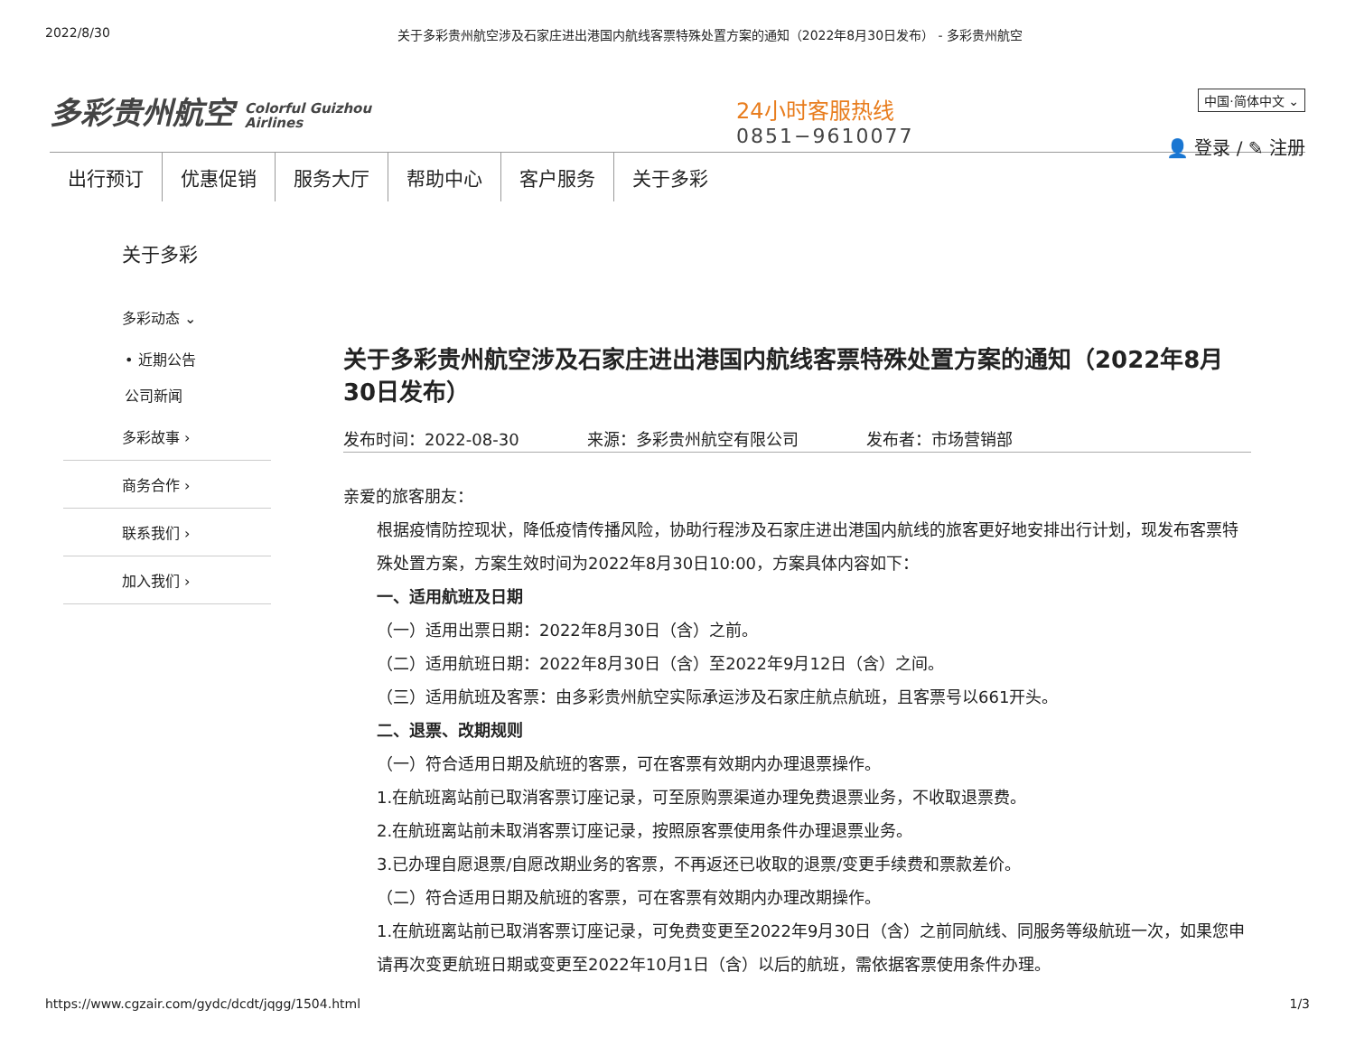2022/8/30 关于多彩贵州航空涉及石家庄进出港国内航线客票特殊处置方案的通知（2022年8月30日发布） - 多彩贵州航空
多彩贵州航空 Colorful Guizhou
Airlines
24小时客服热线
0851−9610077
中国·简体中文 ⌄
👤 登录 / ✎ 注册
出行预订 优惠促销 服务大厅 帮助中心 客户服务 关于多彩
关于多彩
多彩动态 ⌄
• 近期公告
公司新闻
多彩故事 ›
商务合作 ›
联系我们 ›
加入我们 ›
关于多彩贵州航空涉及石家庄进出港国内航线客票特殊处置方案的通知（2022年8月30日发布）
发布时间：2022-08-30 来源：多彩贵州航空有限公司 发布者：市场营销部
亲爱的旅客朋友：
根据疫情防控现状，降低疫情传播风险，协助行程涉及石家庄进出港国内航线的旅客更好地安排出行计划，现发布客票特殊处置方案，方案生效时间为2022年8月30日10:00，方案具体内容如下：
一、适用航班及日期
（一）适用出票日期：2022年8月30日（含）之前。
（二）适用航班日期：2022年8月30日（含）至2022年9月12日（含）之间。
（三）适用航班及客票：由多彩贵州航空实际承运涉及石家庄航点航班，且客票号以661开头。
二、退票、改期规则
（一）符合适用日期及航班的客票，可在客票有效期内办理退票操作。
1.在航班离站前已取消客票订座记录，可至原购票渠道办理免费退票业务，不收取退票费。
2.在航班离站前未取消客票订座记录，按照原客票使用条件办理退票业务。
3.已办理自愿退票/自愿改期业务的客票，不再返还已收取的退票/变更手续费和票款差价。
（二）符合适用日期及航班的客票，可在客票有效期内办理改期操作。
1.在航班离站前已取消客票订座记录，可免费变更至2022年9月30日（含）之前同航线、同服务等级航班一次，如果您申请再次变更航班日期或变更至2022年10月1日（含）以后的航班，需依据客票使用条件办理。
https://www.cgzair.com/gydc/dcdt/jqgg/1504.html 1/3